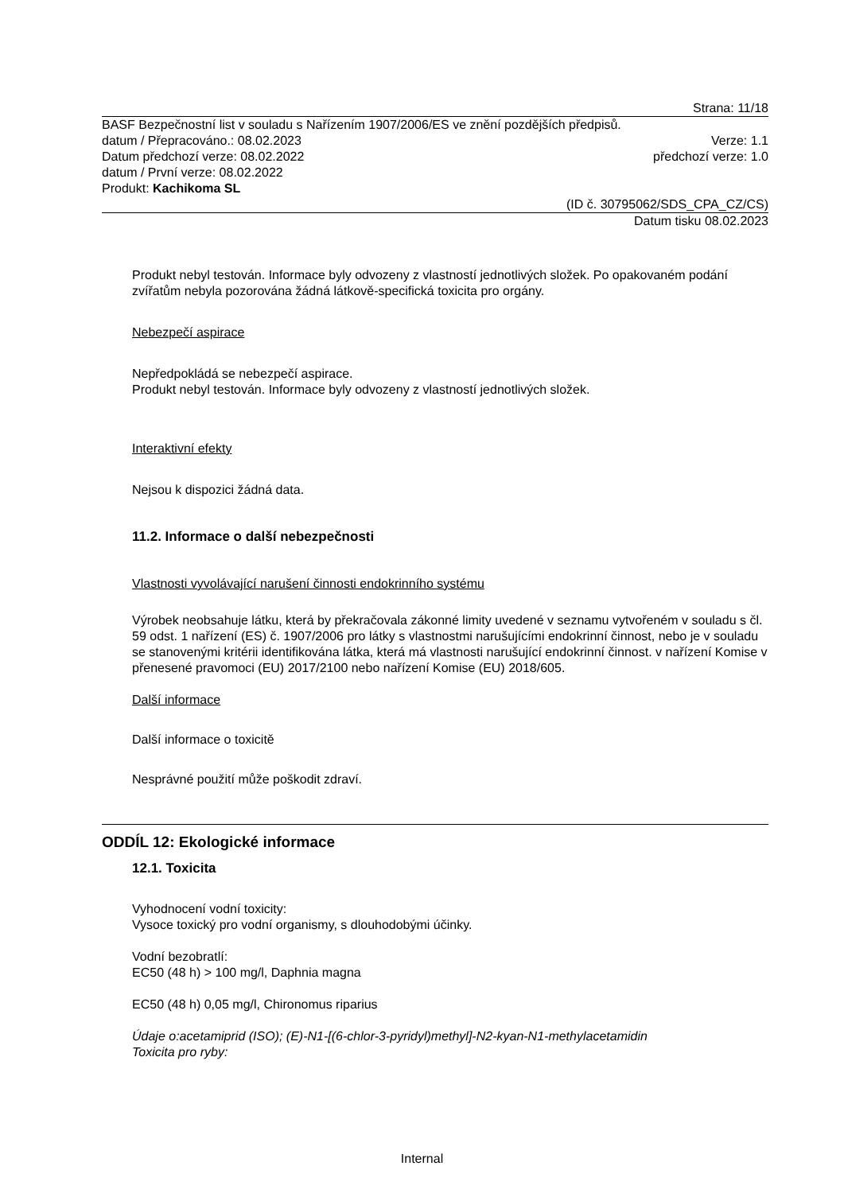Strana: 11/18
BASF Bezpečnostní list v souladu s Nařízením 1907/2006/ES ve znění pozdějších předpisů.
datum / Přepracováno.: 08.02.2023 Verze: 1.1
Datum předchozí verze: 08.02.2022 předchozí verze: 1.0
datum / První verze: 08.02.2022
Produkt: Kachikoma SL
(ID č. 30795062/SDS_CPA_CZ/CS)
Datum tisku 08.02.2023
Produkt nebyl testován. Informace byly odvozeny z vlastností jednotlivých složek. Po opakovaném podání zvířatům nebyla pozorována žádná látkově-specifická toxicita pro orgány.
Nebezpečí aspirace
Nepředpokládá se nebezpečí aspirace.
Produkt nebyl testován. Informace byly odvozeny z vlastností jednotlivých složek.
Interaktivní efekty
Nejsou k dispozici žádná data.
11.2. Informace o další nebezpečnosti
Vlastnosti vyvolávající narušení činnosti endokrinního systému
Výrobek neobsahuje látku, která by překračovala zákonné limity uvedené v seznamu vytvořeném v souladu s čl. 59 odst. 1 nařízení (ES) č. 1907/2006 pro látky s vlastnostmi narušujícími endokrinní činnost, nebo je v souladu se stanovenými kritérii identifikována látka, která má vlastnosti narušující endokrinní činnost. v nařízení Komise v přenesené pravomoci (EU) 2017/2100 nebo nařízení Komise (EU) 2018/605.
Další informace
Další informace o toxicitě
Nesprávné použití může poškodit zdraví.
ODDÍL 12: Ekologické informace
12.1. Toxicita
Vyhodnocení vodní toxicity:
Vysoce toxický pro vodní organismy, s dlouhodobými účinky.
Vodní bezobratlí:
EC50 (48 h) > 100 mg/l, Daphnia magna
EC50 (48 h) 0,05 mg/l, Chironomus riparius
Údaje o:acetamiprid (ISO); (E)-N1-[(6-chlor-3-pyridyl)methyl]-N2-kyan-N1-methylacetamidin
Toxicita pro ryby:
Internal